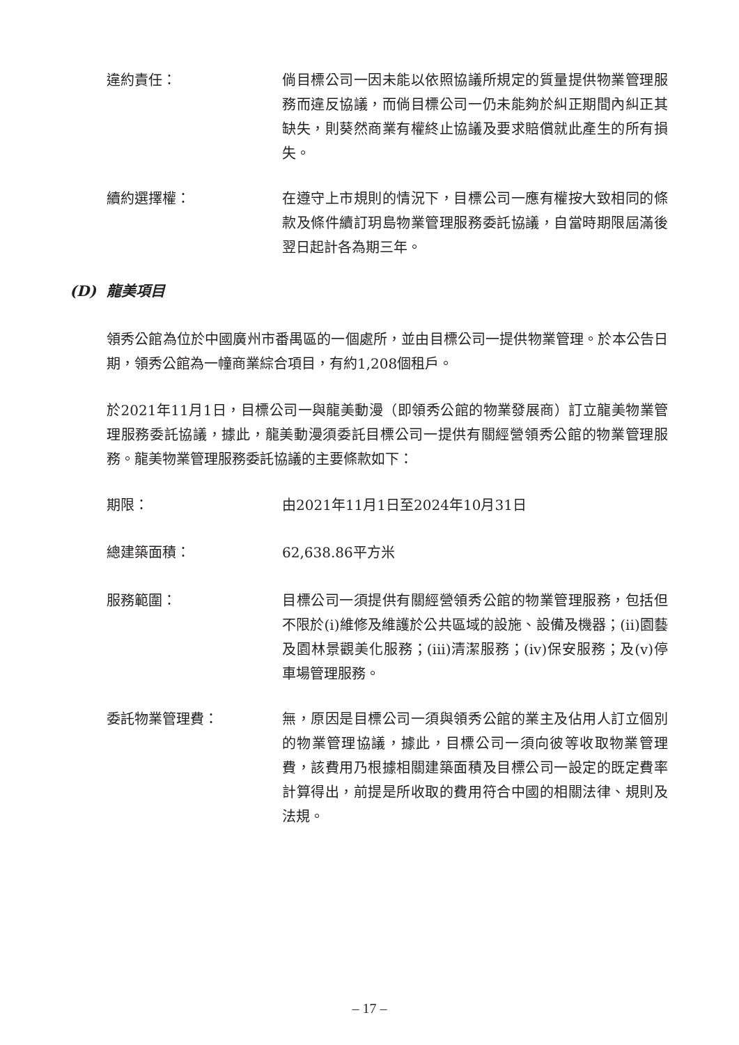違約責任： 倘目標公司一因未能以依照協議所規定的質量提供物業管理服務而違反協議，而倘目標公司一仍未能夠於糾正期間內糾正其缺失，則葵然商業有權終止協議及要求賠償就此產生的所有損失。
續約選擇權： 在遵守上市規則的情況下，目標公司一應有權按大致相同的條款及條件續訂玥島物業管理服務委託協議，自當時期限屆滿後翌日起計各為期三年。
(D) 龍美項目
領秀公館為位於中國廣州市番禺區的一個處所，並由目標公司一提供物業管理。於本公告日期，領秀公館為一幢商業綜合項目，有約1,208個租戶。
於2021年11月1日，目標公司一與龍美動漫（即領秀公館的物業發展商）訂立龍美物業管理服務委託協議，據此，龍美動漫須委託目標公司一提供有關經營領秀公館的物業管理服務。龍美物業管理服務委託協議的主要條款如下：
期限： 由2021年11月1日至2024年10月31日
總建築面積： 62,638.86平方米
服務範圍： 目標公司一須提供有關經營領秀公館的物業管理服務，包括但不限於(i)維修及維護於公共區域的設施、設備及機器；(ii)園藝及園林景觀美化服務；(iii)清潔服務；(iv)保安服務；及(v)停車場管理服務。
委託物業管理費： 無，原因是目標公司一須與領秀公館的業主及佔用人訂立個別的物業管理協議，據此，目標公司一須向彼等收取物業管理費，該費用乃根據相關建築面積及目標公司一設定的既定費率計算得出，前提是所收取的費用符合中國的相關法律、規則及法規。
– 17 –